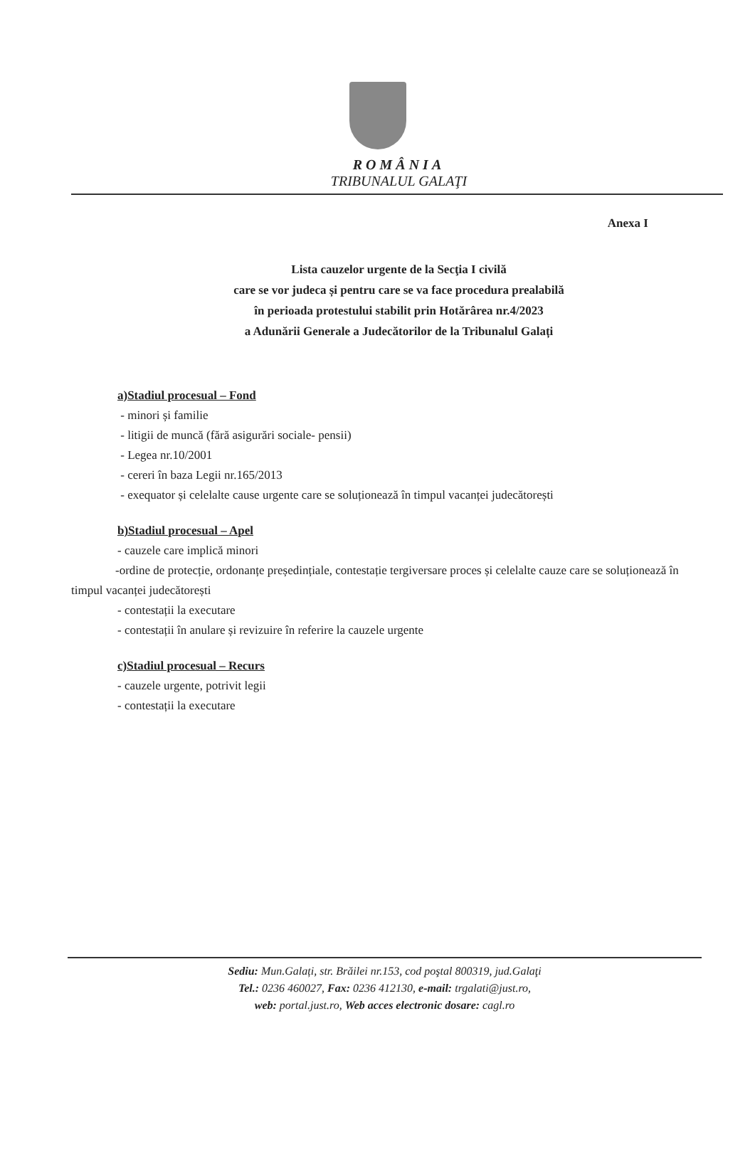ROMÂNIA
TRIBUNALUL GALAŢI
Anexa I
Lista cauzelor urgente de la Secţia I civilă
care se vor judeca și pentru care se va face procedura prealabilă
în perioada protestului stabilit prin Hotărârea nr.4/2023
a Adunării Generale a Judecătorilor de la Tribunalul Galați
a)Stadiul procesual – Fond
- minori și familie
- litigii de muncă (fără asigurări sociale- pensii)
- Legea nr.10/2001
- cereri în baza Legii nr.165/2013
- exequator și celelalte cause urgente care se soluționează în timpul vacanței judecătorești
b)Stadiul procesual – Apel
- cauzele care implică minori
-ordine de protecție, ordonanțe președințiale, contestație tergiversare proces și celelalte cauze care se soluționează în timpul vacanței judecătorești
- contestații la executare
- contestații în anulare și revizuire în referire la cauzele urgente
c)Stadiul procesual – Recurs
- cauzele urgente, potrivit legii
- contestații la executare
Sediu: Mun.Galați, str. Brăilei nr.153, cod poştal 800319, jud.Galaţi
Tel.: 0236 460027, Fax: 0236 412130, e-mail: trgalati@just.ro,
web: portal.just.ro, Web acces electronic dosare: cagl.ro